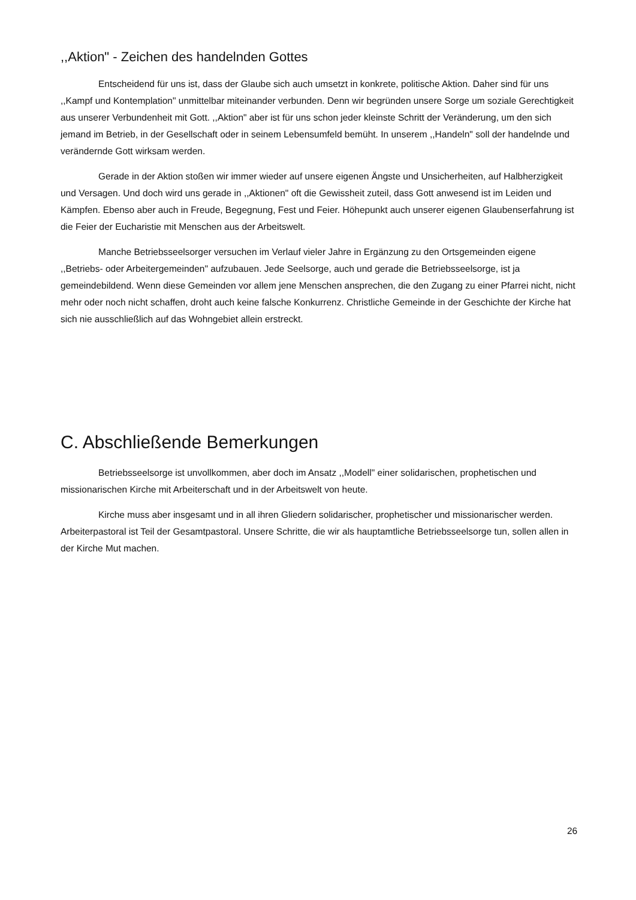,,Aktion" - Zeichen des handelnden Gottes
Entscheidend für uns ist, dass der Glaube sich auch umsetzt in konkrete, politische Aktion. Daher sind für uns ,,Kampf und Kontemplation" unmittelbar miteinander verbunden. Denn wir begründen unsere Sorge um soziale Gerechtigkeit aus unserer Verbundenheit mit Gott. ,,Aktion" aber ist für uns schon jeder kleinste Schritt der Veränderung, um den sich jemand im Betrieb, in der Gesellschaft oder in seinem Lebensumfeld bemüht. In unserem ,,Handeln" soll der handelnde und verändernde Gott wirksam werden.
Gerade in der Aktion stoßen wir immer wieder auf unsere eigenen Ängste und Unsicherheiten, auf Halbherzigkeit und Versagen. Und doch wird uns gerade in ,,Aktionen" oft die Gewissheit zuteil, dass Gott anwesend ist im Leiden und Kämpfen. Ebenso aber auch in Freude, Begegnung, Fest und Feier. Höhepunkt auch unserer eigenen Glaubenserfahrung ist die Feier der Eucharistie mit Menschen aus der Arbeitswelt.
Manche Betriebsseelsorger versuchen im Verlauf vieler Jahre in Ergänzung zu den Ortsgemeinden eigene ,,Betriebs- oder Arbeitergemeinden" aufzubauen. Jede Seelsorge, auch und gerade die Betriebsseelsorge, ist ja gemeindebildend. Wenn diese Gemeinden vor allem jene Menschen ansprechen, die den Zugang zu einer Pfarrei nicht, nicht mehr oder noch nicht schaffen, droht auch keine falsche Konkurrenz. Christliche Gemeinde in der Geschichte der Kirche hat sich nie ausschließlich auf das Wohngebiet allein erstreckt.
C. Abschließende Bemerkungen
Betriebsseelsorge ist unvollkommen, aber doch im Ansatz ,,Modell" einer solidarischen, prophetischen und missionarischen Kirche mit Arbeiterschaft und in der Arbeitswelt von heute.
Kirche muss aber insgesamt und in all ihren Gliedern solidarischer, prophetischer und missionarischer werden. Arbeiterpastoral ist Teil der Gesamtpastoral. Unsere Schritte, die wir als hauptamtliche Betriebsseelsorge tun, sollen allen in der Kirche Mut machen.
26